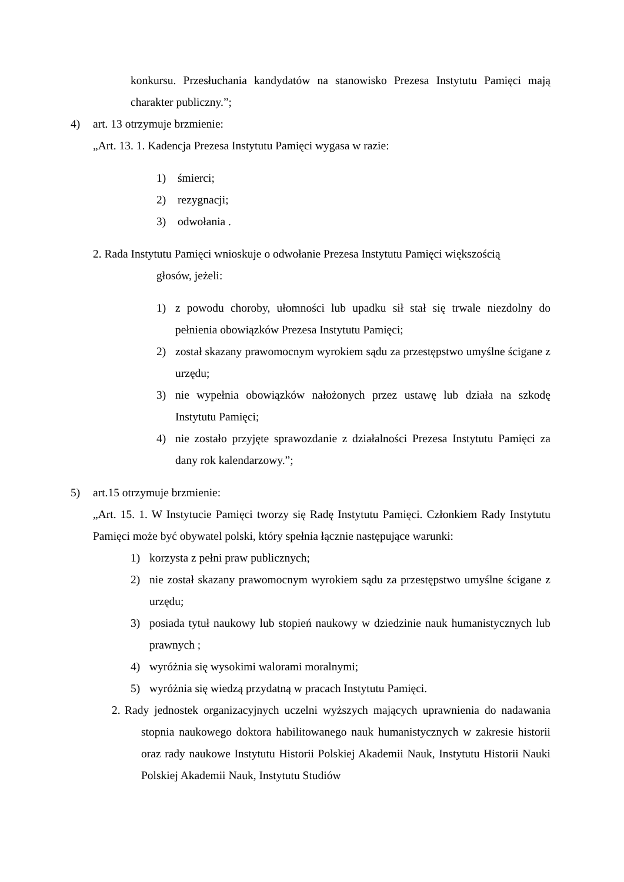konkursu. Przesłuchania kandydatów na stanowisko Prezesa Instytutu Pamięci mają charakter publiczny.”;
4) art. 13 otrzymuje brzmienie:
„Art. 13. 1. Kadencja Prezesa Instytutu Pamięci wygasa w razie:
1) śmierci;
2) rezygnacji;
3) odwołania .
2. Rada Instytutu Pamięci wnioskuje o odwołanie Prezesa Instytutu Pamięci większością
głosów, jeżeli:
1) z powodu choroby, ułomności lub upadku sił stał się trwale niezdolny do pełnienia obowiązków Prezesa Instytutu Pamięci;
2) został skazany prawomocnym wyrokiem sądu za przestępstwo umyślne ścigane z urzędu;
3) nie wypełnia obowiązków nałożonych przez ustawę lub działa na szkodę Instytutu Pamięci;
4) nie zostało przyjęte sprawozdanie z działalności Prezesa Instytutu Pamięci za dany rok kalendarzowy.”;
5) art.15 otrzymuje brzmienie:
„Art. 15. 1. W Instytucie Pamięci tworzy się Radę Instytutu Pamięci. Członkiem Rady Instytutu Pamięci może być obywatel polski, który spełnia łącznie następujące warunki:
1) korzysta z pełni praw publicznych;
2) nie został skazany prawomocnym wyrokiem sądu za przestępstwo umyślne ścigane z urzędu;
3) posiada tytuł naukowy lub stopień naukowy w dziedzinie nauk humanistycznych lub prawnych ;
4) wyróżnia się wysokimi walorami moralnymi;
5) wyróżnia się wiedzą przydatną w pracach Instytutu Pamięci.
2. Rady jednostek organizacyjnych uczelni wyższych mających uprawnienia do nadawania stopnia naukowego doktora habilitowanego nauk humanistycznych w zakresie historii oraz rady naukowe Instytutu Historii Polskiej Akademii Nauk, Instytutu Historii Nauki Polskiej Akademii Nauk, Instytutu Studiów